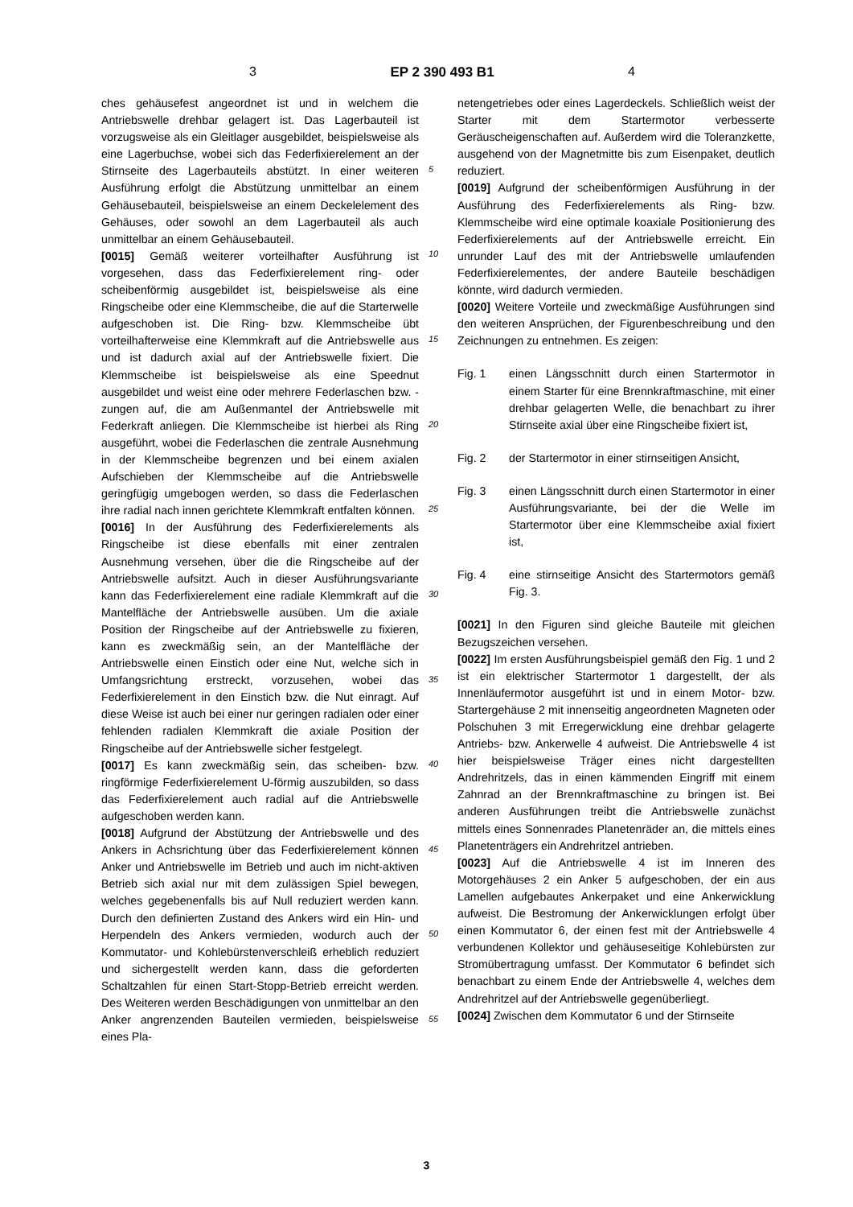3 EP 2 390 493 B1 4
ches gehäusefest angeordnet ist und in welchem die Antriebswelle drehbar gelagert ist. Das Lagerbauteil ist vorzugsweise als ein Gleitlager ausgebildet, beispielsweise als eine Lagerbuchse, wobei sich das Federfixierelement an der Stirnseite des Lagerbauteils abstützt. In einer weiteren Ausführung erfolgt die Abstützung unmittelbar an einem Gehäusebauteil, beispielsweise an einem Deckelelement des Gehäuses, oder sowohl an dem Lagerbauteil als auch unmittelbar an einem Gehäusebauteil.
[0015] Gemäß weiterer vorteilhafter Ausführung ist vorgesehen, dass das Federfixierelement ring- oder scheibenförmig ausgebildet ist, beispielsweise als eine Ringscheibe oder eine Klemmscheibe, die auf die Starterwelle aufgeschoben ist. Die Ring- bzw. Klemmscheibe übt vorteilhafterweise eine Klemmkraft auf die Antriebswelle aus und ist dadurch axial auf der Antriebswelle fixiert. Die Klemmscheibe ist beispielsweise als eine Speednut ausgebildet und weist eine oder mehrere Federlaschen bzw. -zungen auf, die am Außenmantel der Antriebswelle mit Federkraft anliegen. Die Klemmscheibe ist hierbei als Ring ausgeführt, wobei die Federlaschen die zentrale Ausnehmung in der Klemmscheibe begrenzen und bei einem axialen Aufschieben der Klemmscheibe auf die Antriebswelle geringfügig umgebogen werden, so dass die Federlaschen ihre radial nach innen gerichtete Klemmkraft entfalten können.
[0016] In der Ausführung des Federfixierelements als Ringscheibe ist diese ebenfalls mit einer zentralen Ausnehmung versehen, über die die Ringscheibe auf der Antriebswelle aufsitzt. Auch in dieser Ausführungsvariante kann das Federfixierelement eine radiale Klemmkraft auf die Mantelfläche der Antriebswelle ausüben. Um die axiale Position der Ringscheibe auf der Antriebswelle zu fixieren, kann es zweckmäßig sein, an der Mantelfläche der Antriebswelle einen Einstich oder eine Nut, welche sich in Umfangsrichtung erstreckt, vorzusehen, wobei das Federfixierelement in den Einstich bzw. die Nut einragt. Auf diese Weise ist auch bei einer nur geringen radialen oder einer fehlenden radialen Klemmkraft die axiale Position der Ringscheibe auf der Antriebswelle sicher festgelegt.
[0017] Es kann zweckmäßig sein, das scheiben- bzw. ringförmige Federfixierelement U-förmig auszubilden, so dass das Federfixierelement auch radial auf die Antriebswelle aufgeschoben werden kann.
[0018] Aufgrund der Abstützung der Antriebswelle und des Ankers in Achsrichtung über das Federfixierelement können Anker und Antriebswelle im Betrieb und auch im nicht-aktiven Betrieb sich axial nur mit dem zulässigen Spiel bewegen, welches gegebenenfalls bis auf Null reduziert werden kann. Durch den definierten Zustand des Ankers wird ein Hin- und Herpendeln des Ankers vermieden, wodurch auch der Kommutator- und Kohlebürstenverschleiß erheblich reduziert und sichergestellt werden kann, dass die geforderten Schaltzahlen für einen Start-Stopp-Betrieb erreicht werden. Des Weiteren werden Beschädigungen von unmittelbar an den Anker angrenzenden Bauteilen vermieden, beispielsweise eines Pla-
5
10
15
20
25
30
35
40
45
50
55
netengetriebes oder eines Lagerdeckels. Schließlich weist der Starter mit dem Startermotor verbesserte Geräuscheigenschaften auf. Außerdem wird die Toleranzkette, ausgehend von der Magnetmitte bis zum Eisenpaket, deutlich reduziert.
[0019] Aufgrund der scheibenförmigen Ausführung in der Ausführung des Federfixierelements als Ring- bzw. Klemmscheibe wird eine optimale koaxiale Positionierung des Federfixierelements auf der Antriebswelle erreicht. Ein unrunder Lauf des mit der Antriebswelle umlaufenden Federfixierelementes, der andere Bauteile beschädigen könnte, wird dadurch vermieden.
[0020] Weitere Vorteile und zweckmäßige Ausführungen sind den weiteren Ansprüchen, der Figurenbeschreibung und den Zeichnungen zu entnehmen. Es zeigen:
Fig. 1 einen Längsschnitt durch einen Startermotor in einem Starter für eine Brennkraftmaschine, mit einer drehbar gelagerten Welle, die benachbart zu ihrer Stirnseite axial über eine Ringscheibe fixiert ist,
Fig. 2 der Startermotor in einer stirnseitigen Ansicht,
Fig. 3 einen Längsschnitt durch einen Startermotor in einer Ausführungsvariante, bei der die Welle im Startermotor über eine Klemmscheibe axial fixiert ist,
Fig. 4 eine stirnseitige Ansicht des Startermotors gemäß Fig. 3.
[0021] In den Figuren sind gleiche Bauteile mit gleichen Bezugszeichen versehen.
[0022] Im ersten Ausführungsbeispiel gemäß den Fig. 1 und 2 ist ein elektrischer Startermotor 1 dargestellt, der als Innenläufermotor ausgeführt ist und in einem Motor- bzw. Startergehäuse 2 mit innenseitig angeordneten Magneten oder Polschuhen 3 mit Erregerwicklung eine drehbar gelagerte Antriebs- bzw. Ankerwelle 4 aufweist. Die Antriebswelle 4 ist hier beispielsweise Träger eines nicht dargestellten Andrehritzels, das in einen kämmenden Eingriff mit einem Zahnrad an der Brennkraftmaschine zu bringen ist. Bei anderen Ausführungen treibt die Antriebswelle zunächst mittels eines Sonnenrades Planetenräder an, die mittels eines Planetenträgers ein Andrehritzel antrieben.
[0023] Auf die Antriebswelle 4 ist im Inneren des Motorgehäuses 2 ein Anker 5 aufgeschoben, der ein aus Lamellen aufgebautes Ankerpaket und eine Ankerwicklung aufweist. Die Bestromung der Ankerwicklungen erfolgt über einen Kommutator 6, der einen fest mit der Antriebswelle 4 verbundenen Kollektor und gehäuseseitige Kohlebürsten zur Stromübertragung umfasst. Der Kommutator 6 befindet sich benachbart zu einem Ende der Antriebswelle 4, welches dem Andrehritzel auf der Antriebswelle gegenüberliegt.
[0024] Zwischen dem Kommutator 6 und der Stirnseite
3